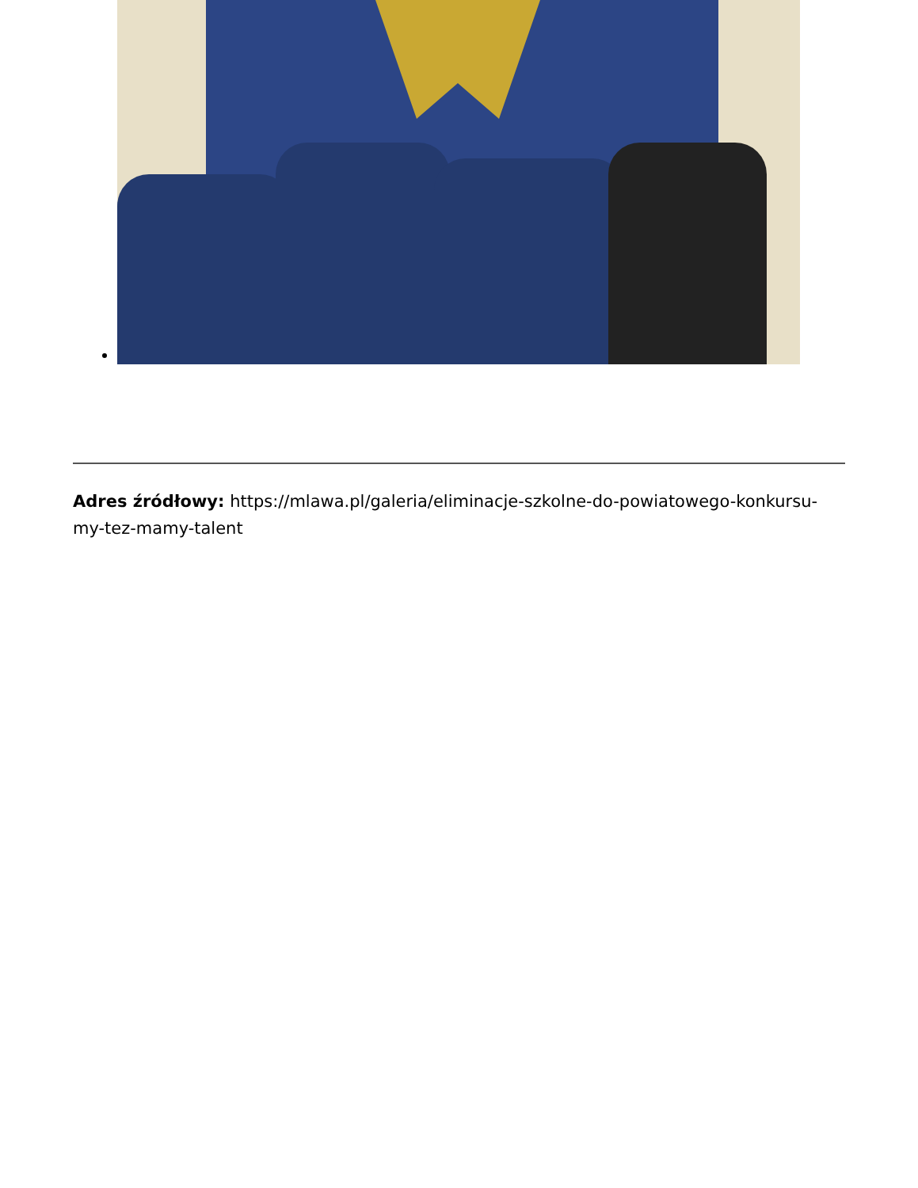Adres źródłowy: https://mlawa.pl/galeria/eliminacje-szkolne-do-powiatowego-konkursu-my-tez-mamy-talent